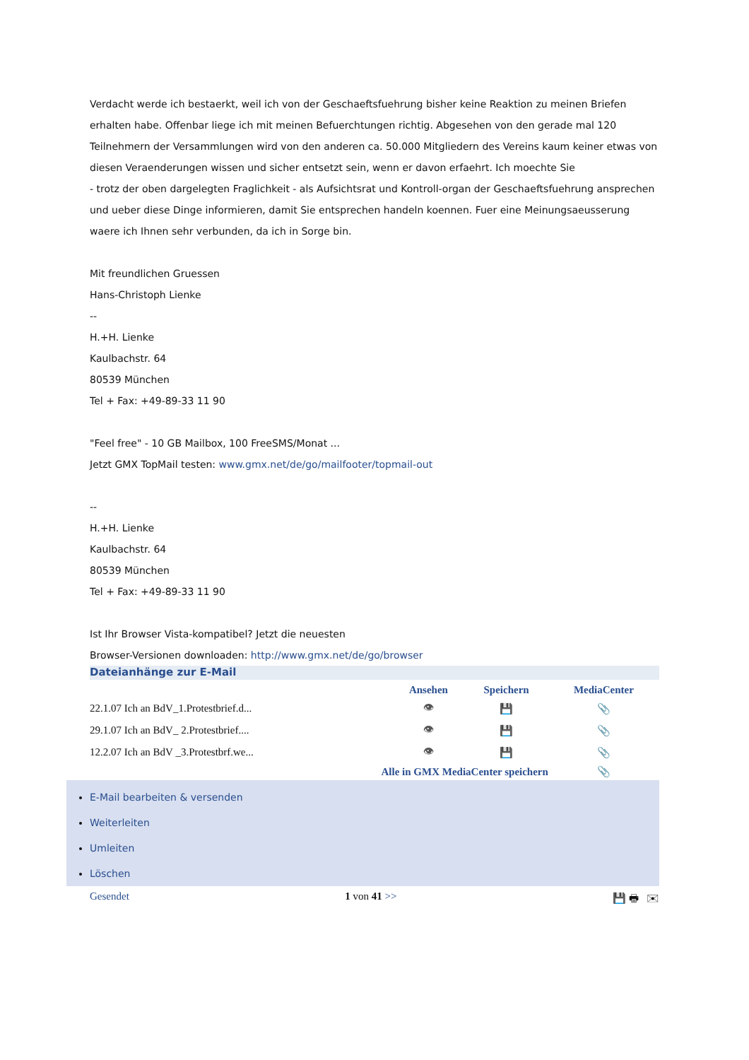Verdacht werde ich bestaerkt, weil ich von der Geschaeftsfuehrung bisher keine Reaktion zu meinen Briefen erhalten habe. Offenbar liege ich mit meinen Befuerchtungen richtig. Abgesehen von den gerade mal 120 Teilnehmern der Versammlungen wird von den anderen ca. 50.000 Mitgliedern des Vereins kaum keiner etwas von diesen Veraenderungen wissen und sicher entsetzt sein, wenn er davon erfaehrt. Ich moechte Sie
- trotz der oben dargelegten Fraglichkeit - als Aufsichtsrat und Kontroll-organ der Geschaeftsfuehrung ansprechen und ueber diese Dinge informieren, damit Sie entsprechen handeln koennen. Fuer eine Meinungsaeusserung waere ich Ihnen sehr verbunden, da ich in Sorge bin.
Mit freundlichen Gruessen
Hans-Christoph Lienke
--
H.+H. Lienke
Kaulbachstr. 64
80539 München
Tel + Fax: +49-89-33 11 90
"Feel free" - 10 GB Mailbox, 100 FreeSMS/Monat ...
Jetzt GMX TopMail testen: www.gmx.net/de/go/mailfooter/topmail-out
--
H.+H. Lienke
Kaulbachstr. 64
80539 München
Tel + Fax: +49-89-33 11 90
Ist Ihr Browser Vista-kompatibel? Jetzt die neuesten
Browser-Versionen downloaden: http://www.gmx.net/de/go/browser
Dateianhänge zur E-Mail
| | Ansehen | Speichern | MediaCenter |
| --- | --- | --- | --- |
| 22.1.07 Ich an BdV_1.Protestbrief.d... | 👁 | 💾 | 📎 |
| 29.1.07 Ich an BdV_ 2.Protestbrief.... | 👁 | 💾 | 📎 |
| 12.2.07 Ich an BdV _3.Protestbrf.we... | 👁 | 💾 | 📎 |
| Alle in GMX MediaCenter speichern | | | 📎 |
E-Mail bearbeiten & versenden
Weiterleiten
Umleiten
Löschen
Gesendet 1 von 41 >> 💾 🖶 ✉